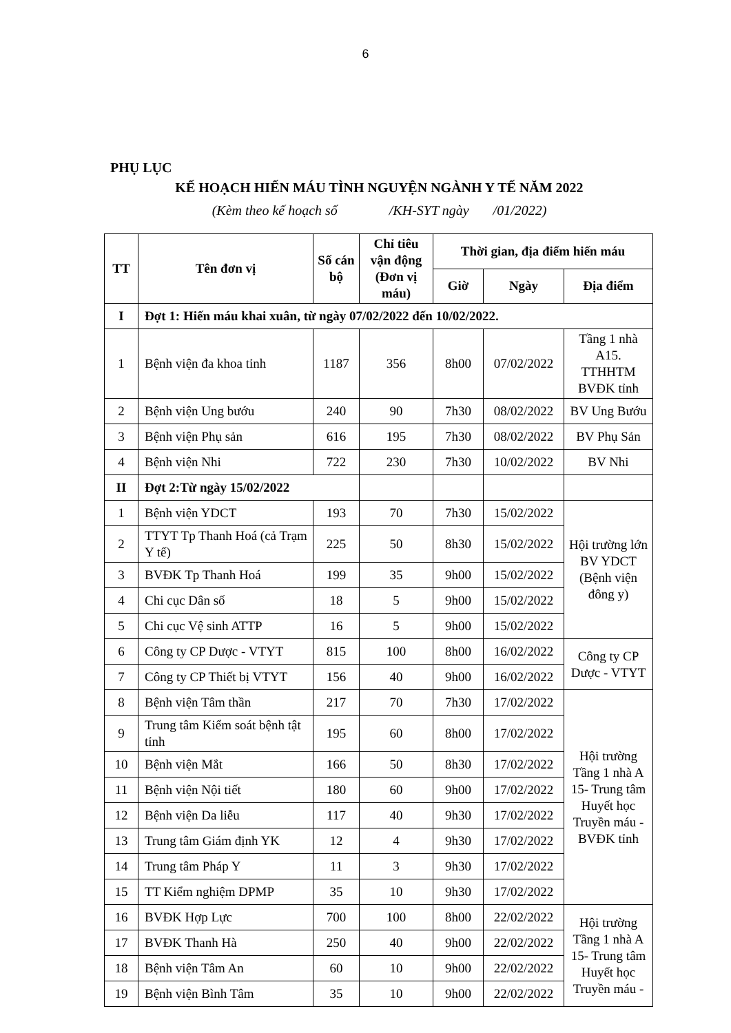6
PHỤ LỤC
KẾ HOẠCH HIẾN MÁU TÌNH NGUYỆN NGÀNH Y TẾ NĂM 2022
(Kèm theo kế hoạch số /KH-SYT ngày /01/2022)
| TT | Tên đơn vị | Số cán bộ | Chỉ tiêu vận động (Đơn vị máu) | Thời gian, địa điểm hiến máu | | |
| --- | --- | --- | --- | --- | --- | --- |
| | | | | Giờ | Ngày | Địa điểm |
| I | Đợt 1: Hiến máu khai xuân, từ ngày 07/02/2022 đến 10/02/2022. | | | | | |
| 1 | Bệnh viện đa khoa tỉnh | 1187 | 356 | 8h00 | 07/02/2022 | Tầng 1 nhà A15. TTHHTM BVĐK tỉnh |
| 2 | Bệnh viện Ung bướu | 240 | 90 | 7h30 | 08/02/2022 | BV Ung Bướu |
| 3 | Bệnh viện Phụ sản | 616 | 195 | 7h30 | 08/02/2022 | BV Phụ Sản |
| 4 | Bệnh viện Nhi | 722 | 230 | 7h30 | 10/02/2022 | BV Nhi |
| II | Đợt 2:Từ ngày 15/02/2022 | | | | | |
| 1 | Bệnh viện YDCT | 193 | 70 | 7h30 | 15/02/2022 | Hội trường lớn BV YDCT (Bệnh viện đông y) |
| 2 | TTYT Tp Thanh Hoá (cả Trạm Y tế) | 225 | 50 | 8h30 | 15/02/2022 | |
| 3 | BVĐK Tp Thanh Hoá | 199 | 35 | 9h00 | 15/02/2022 | |
| 4 | Chi cục Dân số | 18 | 5 | 9h00 | 15/02/2022 | |
| 5 | Chi cục Vệ sinh ATTP | 16 | 5 | 9h00 | 15/02/2022 | |
| 6 | Công ty CP Dược - VTYT | 815 | 100 | 8h00 | 16/02/2022 | Công ty CP Dược - VTYT |
| 7 | Công ty CP Thiết bị VTYT | 156 | 40 | 9h00 | 16/02/2022 | |
| 8 | Bệnh viện Tâm thần | 217 | 70 | 7h30 | 17/02/2022 | Hội trường Tầng 1 nhà A 15- Trung tâm Huyết học Truyền máu - BVĐK tỉnh |
| 9 | Trung tâm Kiểm soát bệnh tật tỉnh | 195 | 60 | 8h00 | 17/02/2022 | |
| 10 | Bệnh viện Mắt | 166 | 50 | 8h30 | 17/02/2022 | |
| 11 | Bệnh viện Nội tiết | 180 | 60 | 9h00 | 17/02/2022 | |
| 12 | Bệnh viện Da liễu | 117 | 40 | 9h30 | 17/02/2022 | |
| 13 | Trung tâm Giám định YK | 12 | 4 | 9h30 | 17/02/2022 | |
| 14 | Trung tâm Pháp Y | 11 | 3 | 9h30 | 17/02/2022 | |
| 15 | TT Kiểm nghiệm DPMP | 35 | 10 | 9h30 | 17/02/2022 | |
| 16 | BVĐK Hợp Lực | 700 | 100 | 8h00 | 22/02/2022 | Hội trường Tầng 1 nhà A 15- Trung tâm Huyết học Truyền máu - |
| 17 | BVĐK Thanh Hà | 250 | 40 | 9h00 | 22/02/2022 | |
| 18 | Bệnh viện Tâm An | 60 | 10 | 9h00 | 22/02/2022 | |
| 19 | Bệnh viện Bình Tâm | 35 | 10 | 9h00 | 22/02/2022 | |